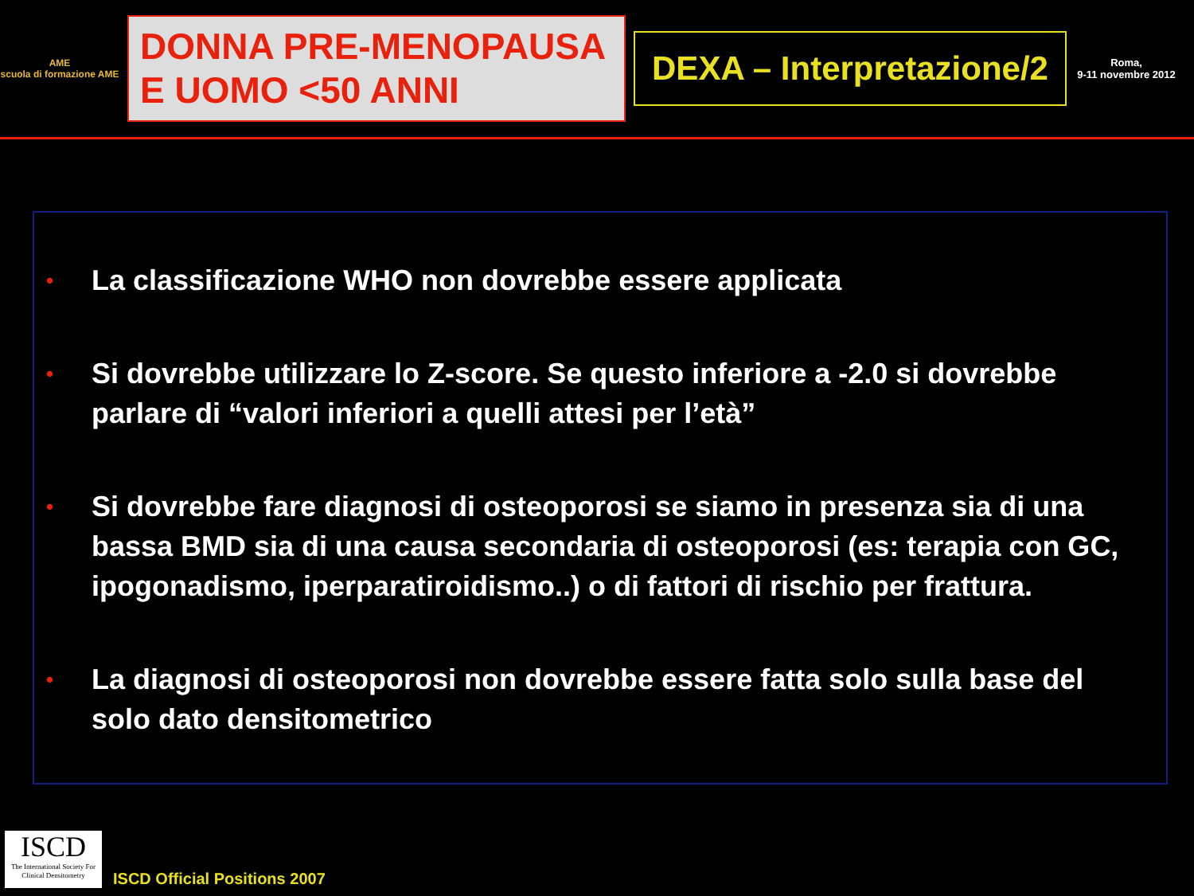AME
scuola di formazione AME
DONNA PRE-MENOPAUSA
E UOMO <50 ANNI
DEXA – Interpretazione/2
Roma,
9-11 novembre 2012
• La classificazione WHO non dovrebbe essere applicata
• Si dovrebbe utilizzare lo Z-score. Se questo inferiore a -2.0 si dovrebbe parlare di “valori inferiori a quelli attesi per l’età”
• Si dovrebbe fare diagnosi di osteoporosi se siamo in presenza sia di una bassa BMD sia di una causa secondaria di osteoporosi (es: terapia con GC, ipogonadismo, iperparatiroidismo..) o di fattori di rischio per frattura.
• La diagnosi di osteoporosi non dovrebbe essere fatta solo sulla base del solo dato densitometrico
ISCD
The International Society For Clinical Densitometry
ISCD Official Positions 2007